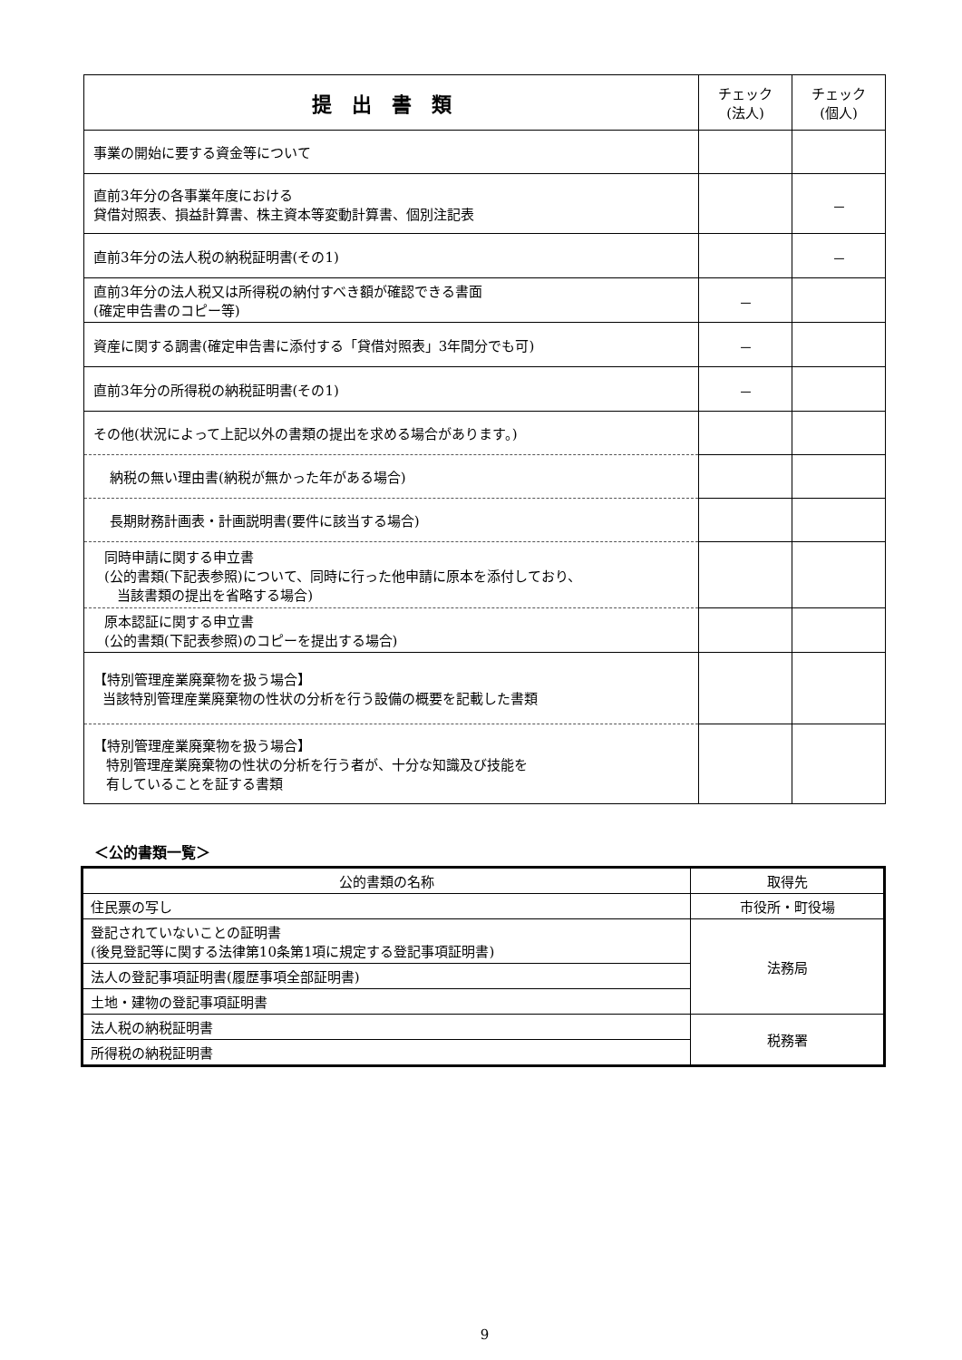| 提出書類 | チェック (法人) | チェック (個人) |
| --- | --- | --- |
| 事業の開始に要する資金等について | | |
| 直前3年分の各事業年度における 貸借対照表、損益計算書、株主資本等変動計算書、個別注記表 | | － |
| 直前3年分の法人税の納税証明書(その1) | | － |
| 直前3年分の法人税又は所得税の納付すべき額が確認できる書面 (確定申告書のコピー等) | － | |
| 資産に関する調書(確定申告書に添付する「貸借対照表」3年間分でも可) | － | |
| 直前3年分の所得税の納税証明書(その1) | － | |
| その他(状況によって上記以外の書類の提出を求める場合があります。) | | |
| 納税の無い理由書(納税が無かった年がある場合) | | |
| 長期財務計画表・計画説明書(要件に該当する場合) | | |
| 同時申請に関する申立書 (公的書類(下記表参照)について、同時に行った他申請に原本を添付しており、 当該書類の提出を省略する場合) | | |
| 原本認証に関する申立書 (公的書類(下記表参照)のコピーを提出する場合) | | |
| 【特別管理産業廃棄物を扱う場合】 当該特別管理産業廃棄物の性状の分析を行う設備の概要を記載した書類 | | |
| 【特別管理産業廃棄物を扱う場合】 特別管理産業廃棄物の性状の分析を行う者が、十分な知識及び技能を 有していることを証する書類 | | |
＜公的書類一覧＞
| 公的書類の名称 | 取得先 |
| --- | --- |
| 住民票の写し | 市役所・町役場 |
| 登記されていないことの証明書 (後見登記等に関する法律第10条第1項に規定する登記事項証明書) | 法務局 |
| 法人の登記事項証明書(履歴事項全部証明書) | |
| 土地・建物の登記事項証明書 | |
| 法人税の納税証明書 | 税務署 |
| 所得税の納税証明書 | |
9